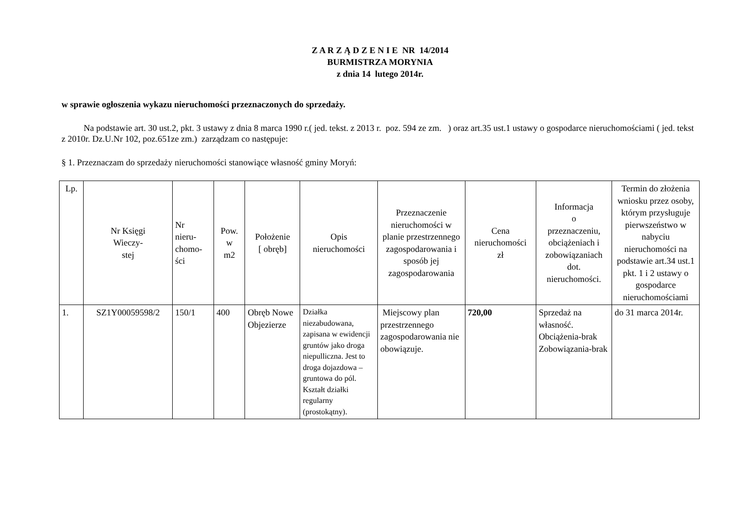Z A R Z Ą D Z E N I E NR 14/2014
BURMISTRZA MORYNIA
z dnia 14 lutego 2014r.
w sprawie ogłoszenia wykazu nieruchomości przeznaczonych do sprzedaży.
Na podstawie art. 30 ust.2, pkt. 3 ustawy z dnia 8 marca 1990 r.( jed. tekst. z 2013 r. poz. 594 ze zm. ) oraz art.35 ust.1 ustawy o gospodarce nieruchomościami ( jed. tekst z 2010r. Dz.U.Nr 102, poz.651ze zm.) zarządzam co następuje:
§ 1. Przeznaczam do sprzedaży nieruchomości stanowiące własność gminy Moryń:
| Lp. | Nr Księgi Wieczy- stej | Nr nieru- chomo- ści | Pow. w m2 | Położenie [ obręb] | Opis nieruchomości | Przeznaczenie nieruchomości w planie przestrzennego zagospodarowania i sposób jej zagospodarowania | Cena nieruchomości zł | Informacja o przeznaczeniu, obciążeniach i zobowiązaniach dot. nieruchomości. | Termin do złożenia wniosku przez osoby, którym przysługuje pierwszeństwo w nabyciu nieruchomości na podstawie art.34 ust.1 pkt. 1 i 2 ustawy o gospodarce nieruchomościami |
| --- | --- | --- | --- | --- | --- | --- | --- | --- | --- |
| 1. | SZ1Y00059598/2 | 150/1 | 400 | Obręb Nowe Objezierze | Działka niezabudowana, zapisana w ewidencji gruntów jako droga niepulliczna. Jest to droga dojazdowa – gruntowa do pól. Kształt działki regularny (prostokątny). | Miejscowy plan przestrzennego zagospodarowania nie obowiązuje. | 720,00 | Sprzedaż na własność. Obciążenia-brak Zobowiązania-brak | do 31 marca 2014r. |